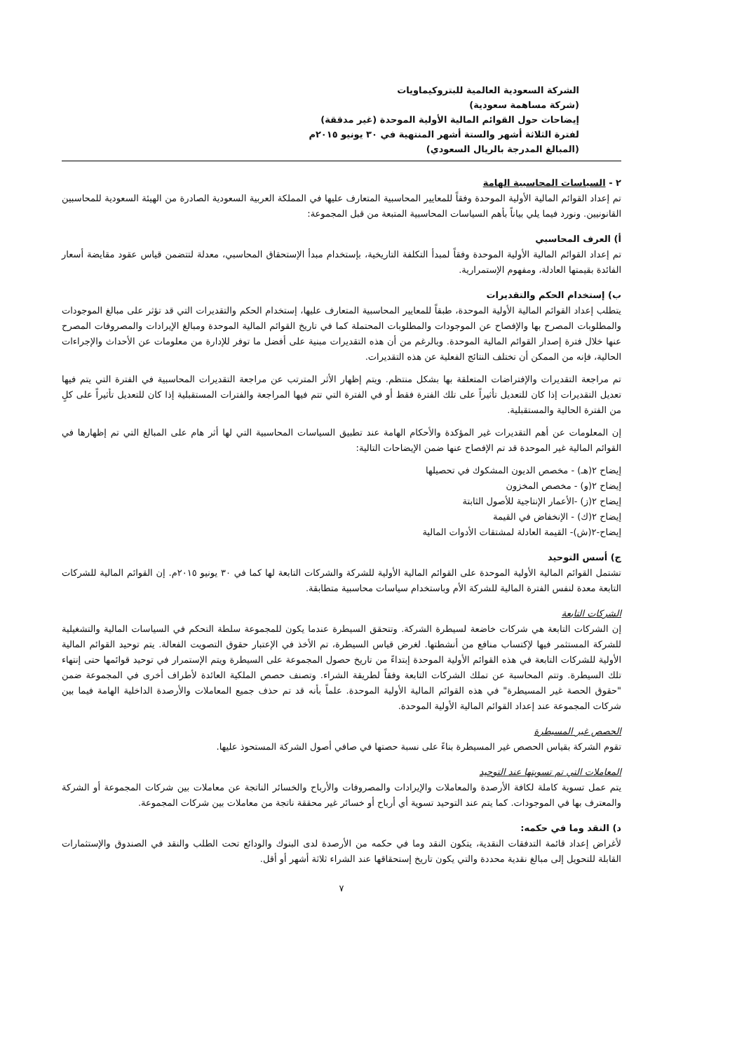الشركة السعودية العالمية للبتروكيماويات
(شركة مساهمة سعودية)
إيضاحات حول القوائم المالية الأولية الموحدة (غير مدققة)
لفترة الثلاثة أشهر والستة أشهر المنتهية في ٣٠ يونيو ٢٠١٥م
(المبالغ المدرجة بالريال السعودي)
٢ - السياسات المحاسبية الهامة
تم إعداد القوائم المالية الأولية الموحدة وفقاً للمعايير المحاسبية المتعارف عليها في المملكة العربية السعودية الصادرة من الهيئة السعودية للمحاسبين القانونيين. ونورد فيما يلي بياناً بأهم السياسات المحاسبية المتبعة من قبل المجموعة:
أ) العرف المحاسبي
تم إعداد القوائم المالية الأولية الموحدة وفقاً لمبدأ التكلفة التاريخية، بإستخدام مبدأ الإستحقاق المحاسبي، معدلة لتتضمن قياس عقود مقايضة أسعار الفائدة بقيمتها العادلة، ومفهوم الإستمرارية.
ب) إستخدام الحكم والتقديرات
يتطلب إعداد القوائم المالية الأولية الموحدة، طبقاً للمعايير المحاسبية المتعارف عليها، إستخدام الحكم والتقديرات التي قد تؤثر على مبالغ الموجودات والمطلوبات المصرح بها والإفصاح عن الموجودات والمطلوبات المحتملة كما في تاريخ القوائم المالية الموحدة ومبالغ الإيرادات والمصروفات المصرح عنها خلال فترة إصدار القوائم المالية الموحدة. وبالرغم من أن هذه التقديرات مبنية على أفضل ما توفر للإدارة من معلومات عن الأحداث والإجراءات الحالية، فإنه من الممكن أن تختلف النتائج الفعلية عن هذه التقديرات.
تم مراجعة التقديرات والإفتراضات المتعلقة بها بشكل منتظم. ويتم إظهار الأثر المترتب عن مراجعة التقديرات المحاسبية في الفترة التي يتم فيها تعديل التقديرات إذا كان للتعديل تأثيراً على تلك الفترة فقط أو في الفترة التي تتم فيها المراجعة والفترات المستقبلية إذا كان للتعديل تأثيراً على كلٍ من الفترة الحالية والمستقبلية.
إن المعلومات عن أهم التقديرات غير المؤكدة والأحكام الهامة عند تطبيق السياسات المحاسبية التي لها أثر هام على المبالغ التي تم إظهارها في القوائم المالية غير الموحدة قد تم الإفصاح عنها ضمن الإيضاحات التالية:
إيضاح ٢(هـ) - مخصص الديون المشكوك في تحصيلها
إيضاح ٢(و) - مخصص المخزون
إيضاح ٢(ز) -الأعمار الإنتاجية للأصول الثابتة
إيضاح ٢(ك) - الإنخفاض في القيمة
إيضاح-٢(ش)- القيمة العادلة لمشتقات الأدوات المالية
ج) أسس التوحيد
تشتمل القوائم المالية الأولية الموحدة على القوائم المالية الأولية للشركة والشركات التابعة لها كما في ٣٠ يونيو ٢٠١٥م. إن القوائم المالية للشركات التابعة معدة لنفس الفترة المالية للشركة الأم وباستخدام سياسات محاسبية متطابقة.
الشركات التابعة
إن الشركات التابعة هي شركات خاضعة لسيطرة الشركة. وتتحقق السيطرة عندما يكون للمجموعة سلطة التحكم في السياسات المالية والتشغيلية للشركة المستثمر فيها لإكتساب منافع من أنشطتها. لغرض قياس السيطرة، تم الأخذ في الإعتبار حقوق التصويت الفعالة. يتم توحيد القوائم المالية الأولية للشركات التابعة في هذه القوائم الأولية الموحدة إبتداءً من تاريخ حصول المجموعة على السيطرة ويتم الإستمرار في توحيد قوائمها حتى إنتهاء تلك السيطرة. وتتم المحاسبة عن تملك الشركات التابعة وفقاً لطريقة الشراء. وتصنف حصص الملكية العائدة لأطراف أخرى في المجموعة ضمن "حقوق الحصة غير المسيطرة" في هذه القوائم المالية الأولية الموحدة. علماً بأنه قد تم حذف جميع المعاملات والأرصدة الداخلية الهامة فيما بين شركات المجموعة عند إعداد القوائم المالية الأولية الموحدة.
الحصص غير المسيطرة
تقوم الشركة بقياس الحصص غير المسيطرة بناءً على نسبة حصتها في صافي أصول الشركة المستحوذ عليها.
المعاملات التي تم تسويتها عند التوحيد
يتم عمل تسوية كاملة لكافة الأرصدة والمعاملات والإيرادات والمصروفات والأرباح والخسائر الناتجة عن معاملات بين شركات المجموعة أو الشركة والمعترف بها في الموجودات. كما يتم عند التوحيد تسوية أي أرباح أو خسائر غير محققة ناتجة من معاملات بين شركات المجموعة.
د) النقد وما في حكمه:
لأغراض إعداد قائمة التدفقات النقدية، يتكون النقد وما في حكمه من الأرصدة لدى البنوك والودائع تحت الطلب والنقد في الصندوق والإستثمارات القابلة للتحويل إلى مبالغ نقدية محددة والتي يكون تاريخ إستحقاقها عند الشراء ثلاثة أشهر أو أقل.
٧